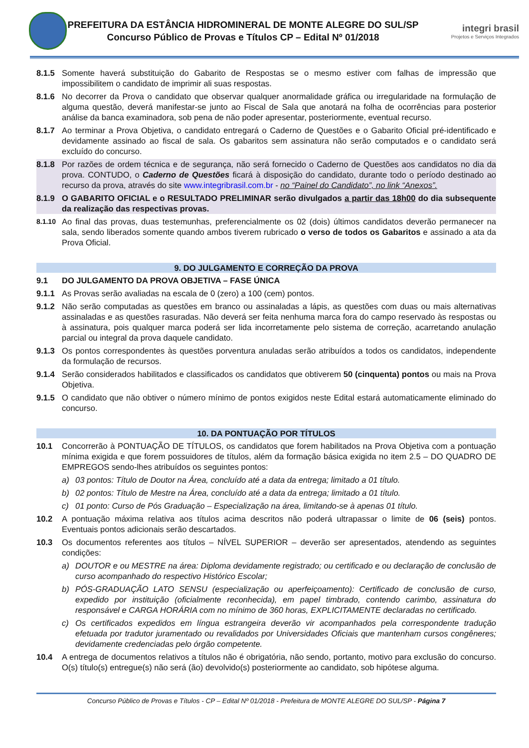PREFEITURA DA ESTÂNCIA HIDROMINERAL DE MONTE ALEGRE DO SUL/SP
Concurso Público de Provas e Títulos CP – Edital Nº 01/2018
integri brasil
Projetos e Serviços Integrados
8.1.5 Somente haverá substituição do Gabarito de Respostas se o mesmo estiver com falhas de impressão que impossibilitem o candidato de imprimir ali suas respostas.
8.1.6 No decorrer da Prova o candidato que observar qualquer anormalidade gráfica ou irregularidade na formulação de alguma questão, deverá manifestar-se junto ao Fiscal de Sala que anotará na folha de ocorrências para posterior análise da banca examinadora, sob pena de não poder apresentar, posteriormente, eventual recurso.
8.1.7 Ao terminar a Prova Objetiva, o candidato entregará o Caderno de Questões e o Gabarito Oficial pré-identificado e devidamente assinado ao fiscal de sala. Os gabaritos sem assinatura não serão computados e o candidato será excluído do concurso.
8.1.8 Por razões de ordem técnica e de segurança, não será fornecido o Caderno de Questões aos candidatos no dia da prova. CONTUDO, o Caderno de Questões ficará à disposição do candidato, durante todo o período destinado ao recurso da prova, através do site www.integribrasil.com.br - no “Painel do Candidato”, no link “Anexos”.
8.1.9 O GABARITO OFICIAL e o RESULTADO PRELIMINAR serão divulgados a partir das 18h00 do dia subsequente da realização das respectivas provas.
8.1.10 Ao final das provas, duas testemunhas, preferencialmente os 02 (dois) últimos candidatos deverão permanecer na sala, sendo liberados somente quando ambos tiverem rubricado o verso de todos os Gabaritos e assinado a ata da Prova Oficial.
9. DO JULGAMENTO E CORREÇÃO DA PROVA
9.1 DO JULGAMENTO DA PROVA OBJETIVA – FASE ÚNICA
9.1.1 As Provas serão avaliadas na escala de 0 (zero) a 100 (cem) pontos.
9.1.2 Não serão computadas as questões em branco ou assinaladas a lápis, as questões com duas ou mais alternativas assinaladas e as questões rasuradas. Não deverá ser feita nenhuma marca fora do campo reservado às respostas ou à assinatura, pois qualquer marca poderá ser lida incorretamente pelo sistema de correção, acarretando anulação parcial ou integral da prova daquele candidato.
9.1.3 Os pontos correspondentes às questões porventura anuladas serão atribuídos a todos os candidatos, independente da formulação de recursos.
9.1.4 Serão considerados habilitados e classificados os candidatos que obtiverem 50 (cinquenta) pontos ou mais na Prova Objetiva.
9.1.5 O candidato que não obtiver o número mínimo de pontos exigidos neste Edital estará automaticamente eliminado do concurso.
10. DA PONTUAÇÃO POR TÍTULOS
10.1 Concorrerão à PONTUAÇÃO DE TÍTULOS, os candidatos que forem habilitados na Prova Objetiva com a pontuação mínima exigida e que forem possuidores de títulos, além da formação básica exigida no item 2.5 – DO QUADRO DE EMPREGOS sendo-lhes atribuídos os seguintes pontos:
a) 03 pontos: Título de Doutor na Área, concluído até a data da entrega; limitado a 01 título.
b) 02 pontos: Título de Mestre na Área, concluído até a data da entrega; limitado a 01 título.
c) 01 ponto: Curso de Pós Graduação – Especialização na área, limitando-se à apenas 01 título.
10.2 A pontuação máxima relativa aos títulos acima descritos não poderá ultrapassar o limite de 06 (seis) pontos. Eventuais pontos adicionais serão descartados.
10.3 Os documentos referentes aos títulos – NÍVEL SUPERIOR – deverão ser apresentados, atendendo as seguintes condições:
a) DOUTOR e ou MESTRE na área: Diploma devidamente registrado; ou certificado e ou declaração de conclusão de curso acompanhado do respectivo Histórico Escolar;
b) PÓS-GRADUAÇÃO LATO SENSU (especialização ou aperfeiçoamento): Certificado de conclusão de curso, expedido por instituição (oficialmente reconhecida), em papel timbrado, contendo carimbo, assinatura do responsável e CARGA HORÁRIA com no mínimo de 360 horas, EXPLICITAMENTE declaradas no certificado.
c) Os certificados expedidos em língua estrangeira deverão vir acompanhados pela correspondente tradução efetuada por tradutor juramentado ou revalidados por Universidades Oficiais que mantenham cursos congêneres; devidamente credenciadas pelo órgão competente.
10.4 A entrega de documentos relativos a títulos não é obrigatória, não sendo, portanto, motivo para exclusão do concurso. O(s) título(s) entregue(s) não será (ão) devolvido(s) posteriormente ao candidato, sob hipótese alguma.
Concurso Público de Provas e Títulos - CP – Edital Nº 01/2018 - Prefeitura de MONTE ALEGRE DO SUL/SP - Página 7